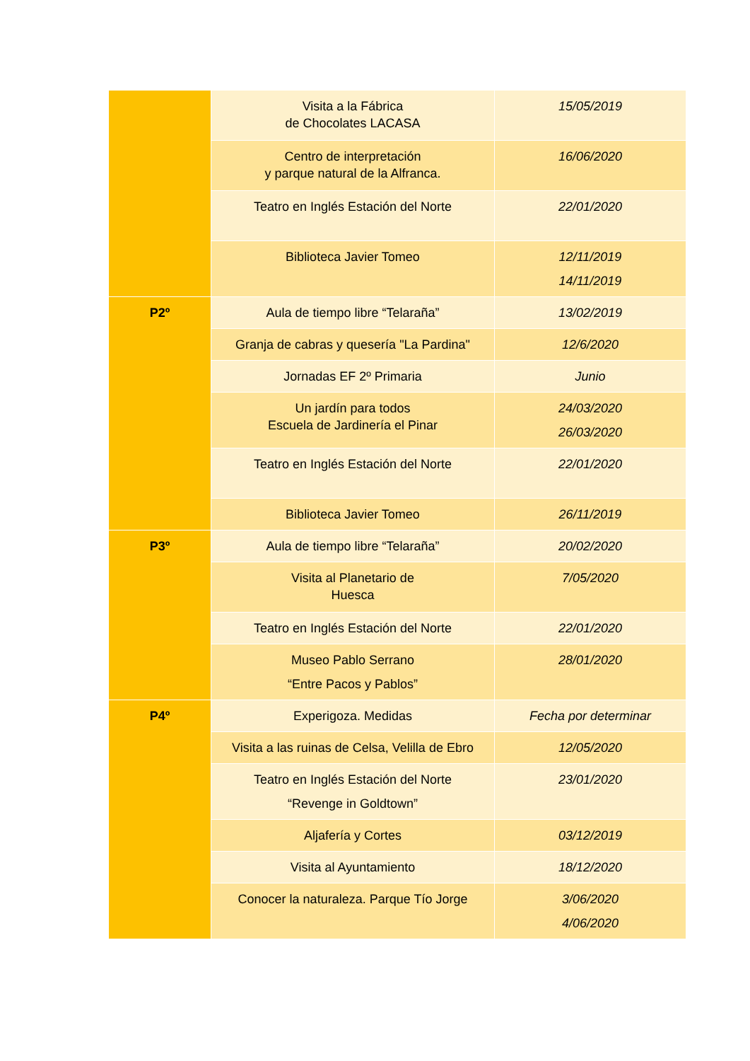| | Visita a la Fábrica de Chocolates LACASA | 15/05/2019 |
| | Centro de interpretación y parque natural de la Alfranca. | 16/06/2020 |
| | Teatro en Inglés Estación del Norte | 22/01/2020 |
| | Biblioteca Javier Tomeo | 12/11/2019 14/11/2019 |
| P2º | Aula de tiempo libre “Telaraña” | 13/02/2019 |
| | Granja de cabras y quesería "La Pardina" | 12/6/2020 |
| | Jornadas EF 2º Primaria | Junio |
| | Un jardín para todos Escuela de Jardinería el Pinar | 24/03/2020 26/03/2020 |
| | Teatro en Inglés Estación del Norte | 22/01/2020 |
| | Biblioteca Javier Tomeo | 26/11/2019 |
| P3º | Aula de tiempo libre “Telaraña” | 20/02/2020 |
| | Visita al Planetario de Huesca | 7/05/2020 |
| | Teatro en Inglés Estación del Norte | 22/01/2020 |
| | Museo Pablo Serrano “Entre Pacos y Pablos” | 28/01/2020 |
| P4º | Experigoza. Medidas | Fecha por determinar |
| | Visita a las ruinas de Celsa, Velilla de Ebro | 12/05/2020 |
| | Teatro en Inglés Estación del Norte “Revenge in Goldtown” | 23/01/2020 |
| | Aljafería y Cortes | 03/12/2019 |
| | Visita al Ayuntamiento | 18/12/2020 |
| | Conocer la naturaleza. Parque Tío Jorge | 3/06/2020 4/06/2020 |